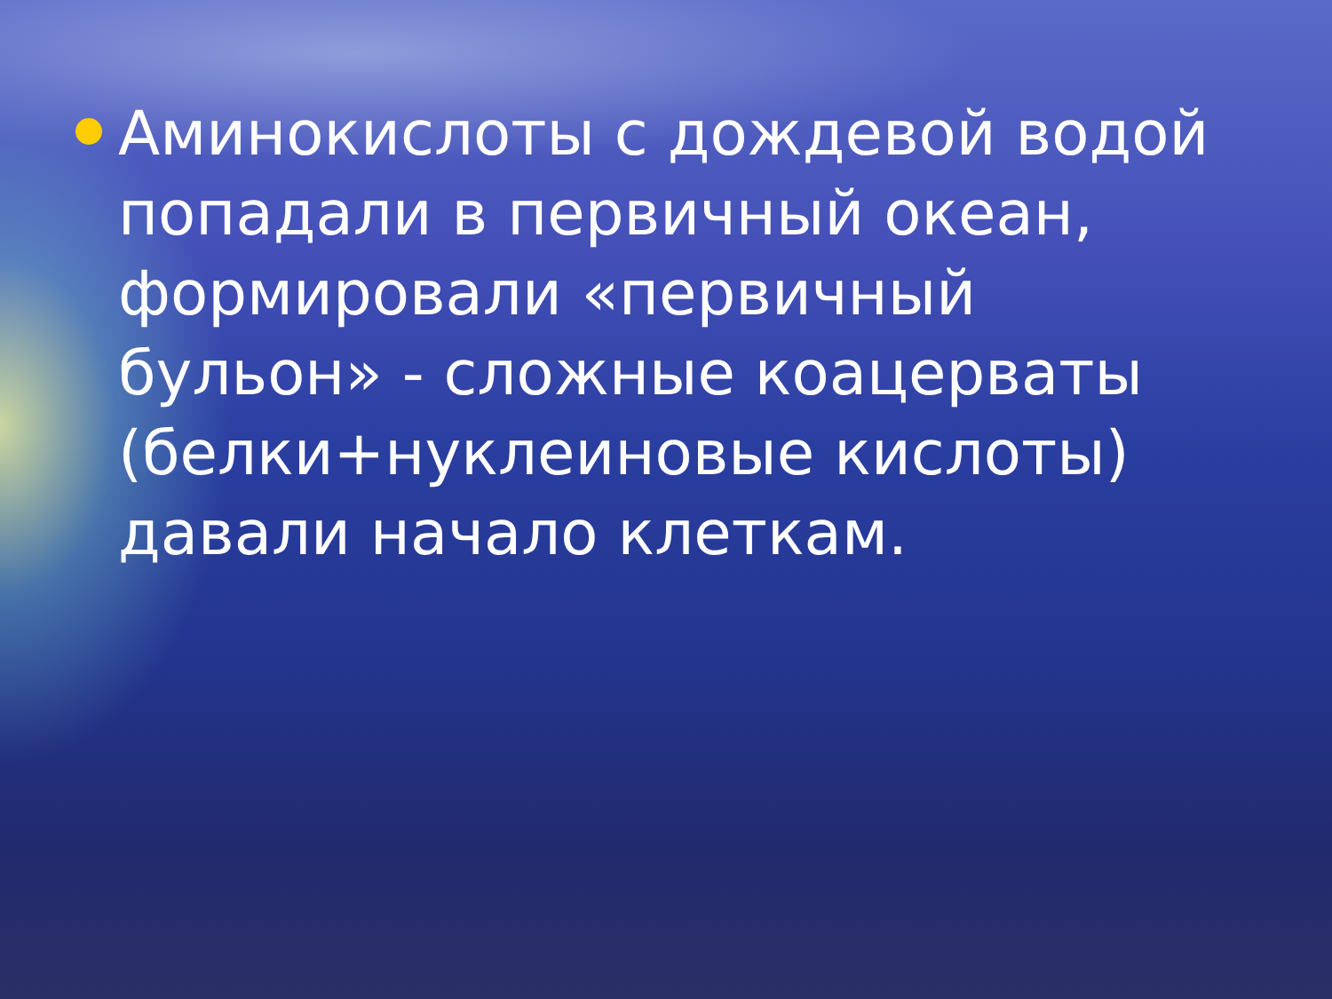Аминокислоты с дождевой водой попадали в первичный океан, формировали «первичный бульон» - сложные коацерваты (белки+нуклеиновые кислоты) давали начало клеткам.